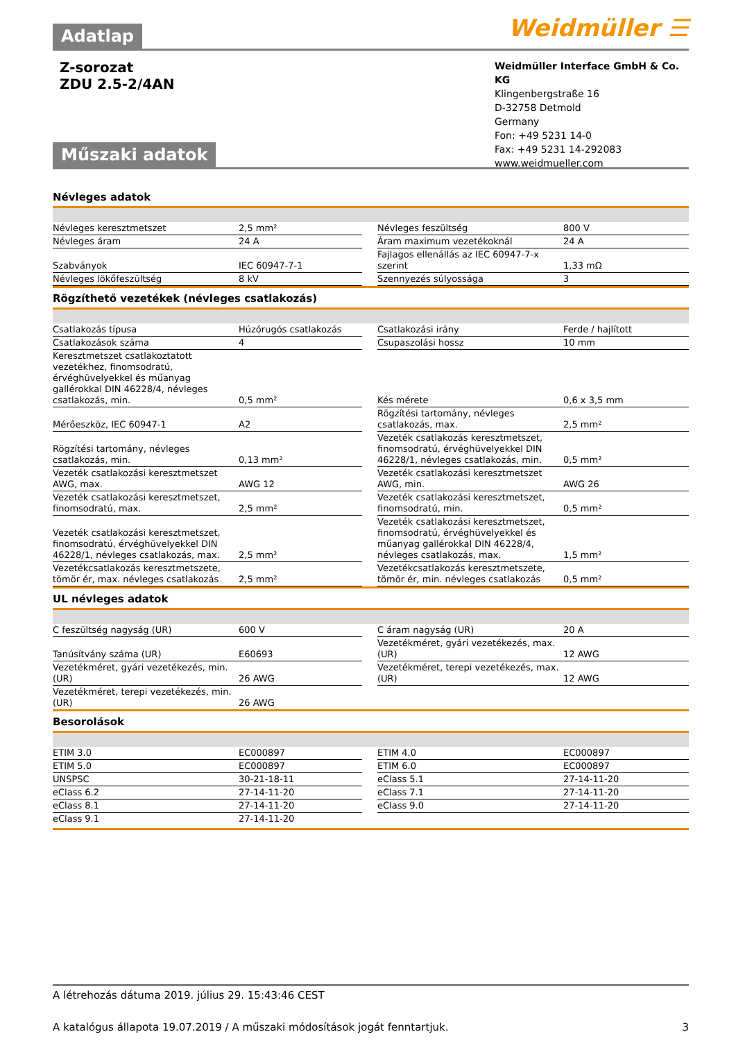Adatlap
Weidmüller ☰
Z-sorozat
ZDU 2.5-2/4AN
Weidmüller Interface GmbH & Co. KG
Klingenbergstraße 16
D-32758 Detmold
Germany
Fon: +49 5231 14-0
Fax: +49 5231 14-292083
www.weidmueller.com
Műszaki adatok
Névleges adatok
| Névleges keresztmetszet | 2,5 mm² | | Névleges feszültség | 800 V |
| Névleges áram | 24 A | | Áram maximum vezetékoknál | 24 A |
| Szabványok | IEC 60947-7-1 | | Fajlagos ellenállás az IEC 60947-7-x szerint | 1,33 mΩ |
| Névleges lökőfeszültség | 8 kV | | Szennyezés súlyossága | 3 |
Rögzíthető vezetékek (névleges csatlakozás)
| Csatlakozás típusa | Húzórugós csatlakozás | | Csatlakozási irány | Ferde / hajlított |
| Csatlakozások száma | 4 | | Csupaszolási hossz | 10 mm |
| Keresztmetszet csatlakoztatott vezetékhez, finomsodratú, érvéghüvelyekkel és műanyag gallérokkal DIN 46228/4, névleges csatlakozás, min. | 0,5 mm² | | Kés mérete | 0,6 x 3,5 mm |
| Mérőeszköz, IEC 60947-1 | A2 | | Rögzítési tartomány, névleges csatlakozás, max. | 2,5 mm² |
| Rögzítési tartomány, névleges csatlakozás, min. | 0,13 mm² | | Vezeték csatlakozás keresztmetszet, finomsodratú, érvéghüvelyekkel DIN 46228/1, névleges csatlakozás, min. | 0,5 mm² |
| Vezeték csatlakozási keresztmetszet AWG, max. | AWG 12 | | Vezeték csatlakozási keresztmetszet AWG, min. | AWG 26 |
| Vezeték csatlakozási keresztmetszet, finomsodratú, max. | 2,5 mm² | | Vezeték csatlakozási keresztmetszet, finomsodratú, min. | 0,5 mm² |
| Vezeték csatlakozási keresztmetszet, finomsodratú, érvéghüvelyekkel DIN 46228/1, névleges csatlakozás, max. | 2,5 mm² | | Vezeték csatlakozási keresztmetszet, finomsodratú, érvéghüvelyekkel és műanyag gallérokkal DIN 46228/4, névleges csatlakozás, max. | 1,5 mm² |
| Vezetékcsatlakozás keresztmetszete, tömör ér, max. névleges csatlakozás | 2,5 mm² | | Vezetékcsatlakozás keresztmetszete, tömör ér, min. névleges csatlakozás | 0,5 mm² |
UL névleges adatok
| C feszültség nagyság (UR) | 600 V | | C áram nagyság (UR) | 20 A |
| Tanúsítvány száma (UR) | E60693 | | Vezetékméret, gyári vezetékezés, max. (UR) | 12 AWG |
| Vezetékméret, gyári vezetékezés, min. (UR) | 26 AWG | | Vezetékméret, terepi vezetékezés, max. (UR) | 12 AWG |
| Vezetékméret, terepi vezetékezés, min. (UR) | 26 AWG | | | |
Besorolások
| ETIM 3.0 | EC000897 | | ETIM 4.0 | EC000897 |
| ETIM 5.0 | EC000897 | | ETIM 6.0 | EC000897 |
| UNSPSC | 30-21-18-11 | | eClass 5.1 | 27-14-11-20 |
| eClass 6.2 | 27-14-11-20 | | eClass 7.1 | 27-14-11-20 |
| eClass 8.1 | 27-14-11-20 | | eClass 9.0 | 27-14-11-20 |
| eClass 9.1 | 27-14-11-20 | | | |
A létrehozás dátuma 2019. július 29. 15:43:46 CEST
A katalógus állapota 19.07.2019 / A műszaki módosítások jogát fenntartjuk. 3